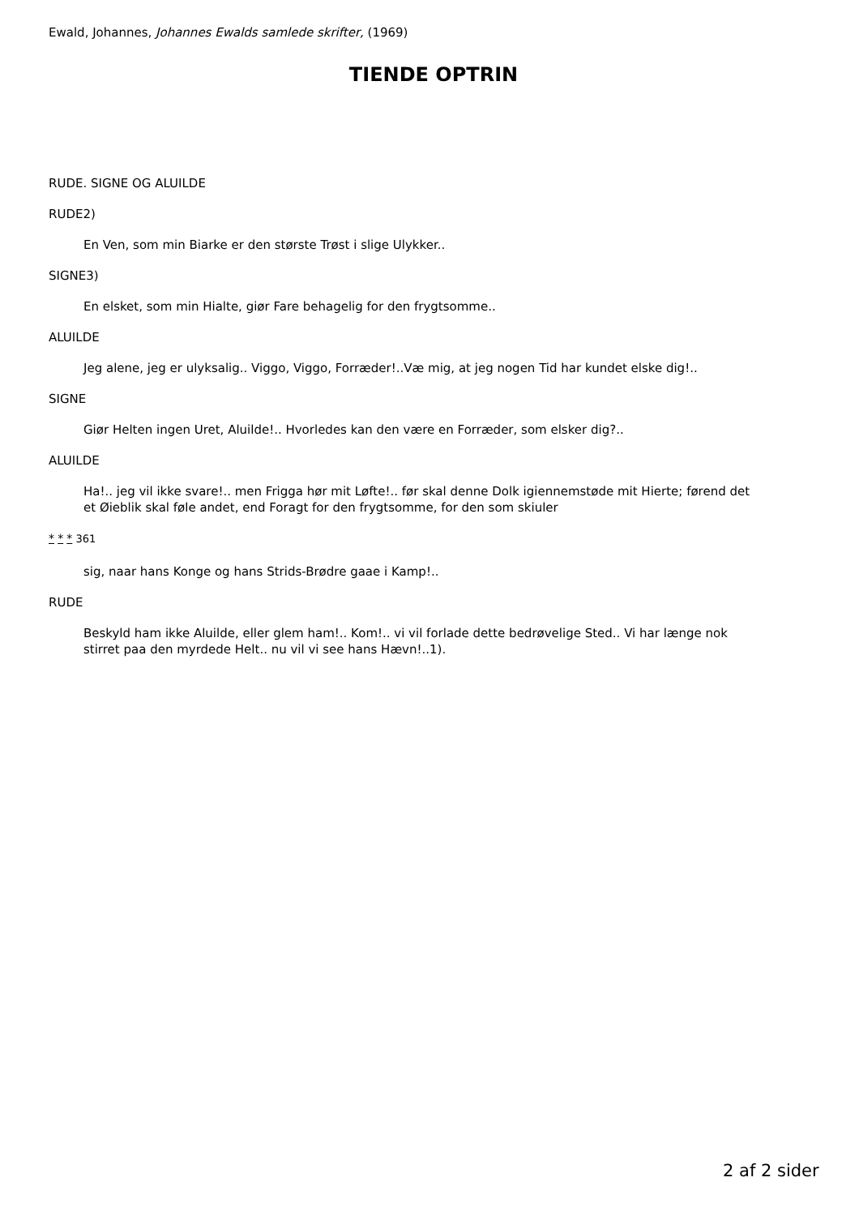Ewald, Johannes, Johannes Ewalds samlede skrifter, (1969)
TIENDE OPTRIN
RUDE. SIGNE OG ALUILDE
RUDE2)
En Ven, som min Biarke er den største Trøst i slige Ulykker..
SIGNE3)
En elsket, som min Hialte, giør Fare behagelig for den frygtsomme..
ALUILDE
Jeg alene, jeg er ulyksalig.. Viggo, Viggo, Forræder!..Væ mig, at jeg nogen Tid har kundet elske dig!..
SIGNE
Giør Helten ingen Uret, Aluilde!.. Hvorledes kan den være en Forræder, som elsker dig?..
ALUILDE
Ha!.. jeg vil ikke svare!.. men Frigga hør mit Løfte!.. før skal denne Dolk igiennemstøde mit Hierte; førend det et Øieblik skal føle andet, end Foragt for den frygtsomme, for den som skiuler
* * * 361
sig, naar hans Konge og hans Strids-Brødre gaae i Kamp!..
RUDE
Beskyld ham ikke Aluilde, eller glem ham!.. Kom!.. vi vil forlade dette bedrøvelige Sted.. Vi har længe nok stirret paa den myrdede Helt.. nu vil vi see hans Hævn!..1).
2 af 2 sider